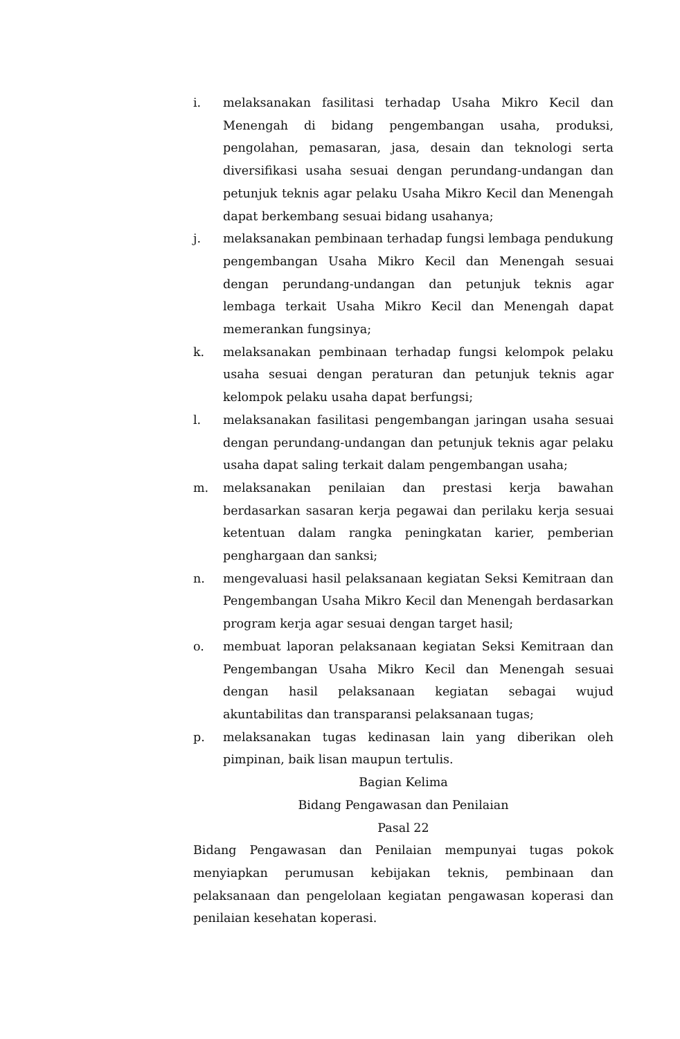i. melaksanakan fasilitasi terhadap Usaha Mikro Kecil dan Menengah di bidang pengembangan usaha, produksi, pengolahan, pemasaran, jasa, desain dan teknologi serta diversifikasi usaha sesuai dengan perundang-undangan dan petunjuk teknis agar pelaku Usaha Mikro Kecil dan Menengah dapat berkembang sesuai bidang usahanya;
j. melaksanakan pembinaan terhadap fungsi lembaga pendukung pengembangan Usaha Mikro Kecil dan Menengah sesuai dengan perundang-undangan dan petunjuk teknis agar lembaga terkait Usaha Mikro Kecil dan Menengah dapat memerankan fungsinya;
k. melaksanakan pembinaan terhadap fungsi kelompok pelaku usaha sesuai dengan peraturan dan petunjuk teknis agar kelompok pelaku usaha dapat berfungsi;
l. melaksanakan fasilitasi pengembangan jaringan usaha sesuai dengan perundang-undangan dan petunjuk teknis agar pelaku usaha dapat saling terkait dalam pengembangan usaha;
m. melaksanakan penilaian dan prestasi kerja bawahan berdasarkan sasaran kerja pegawai dan perilaku kerja sesuai ketentuan dalam rangka peningkatan karier, pemberian penghargaan dan sanksi;
n. mengevaluasi hasil pelaksanaan kegiatan Seksi Kemitraan dan Pengembangan Usaha Mikro Kecil dan Menengah berdasarkan program kerja agar sesuai dengan target hasil;
o. membuat laporan pelaksanaan kegiatan Seksi Kemitraan dan Pengembangan Usaha Mikro Kecil dan Menengah sesuai dengan hasil pelaksanaan kegiatan sebagai wujud akuntabilitas dan transparansi pelaksanaan tugas;
p. melaksanakan tugas kedinasan lain yang diberikan oleh pimpinan, baik lisan maupun tertulis.
Bagian Kelima
Bidang Pengawasan dan Penilaian
Pasal 22
Bidang Pengawasan dan Penilaian mempunyai tugas pokok menyiapkan perumusan kebijakan teknis, pembinaan dan pelaksanaan dan pengelolaan kegiatan pengawasan koperasi dan penilaian kesehatan koperasi.